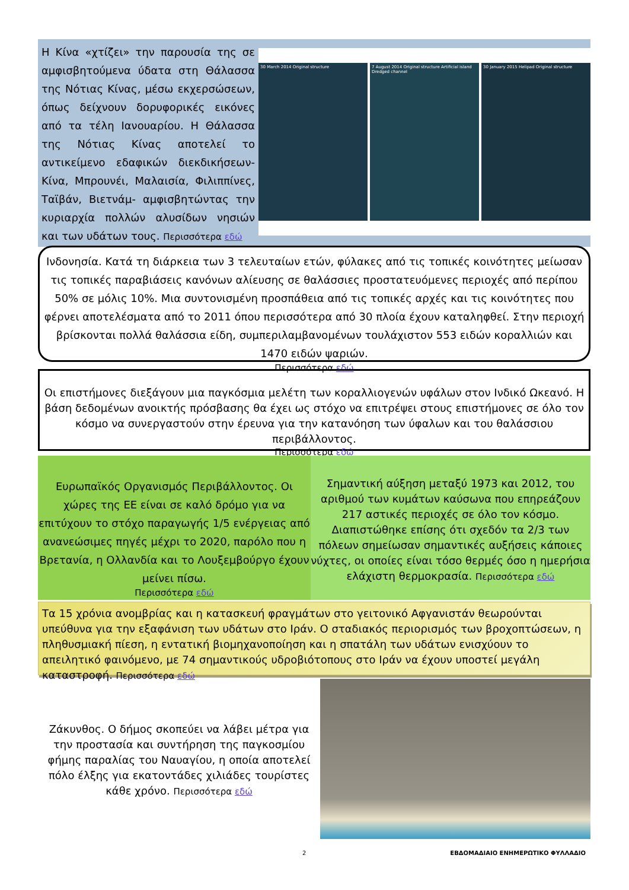Η Κίνα «χτίζει» την παρουσία της σε αμφισβητούμενα ύδατα στη Θάλασσα της Νότιας Κίνας, μέσω εκχερσώσεων, όπως δείχνουν δορυφορικές εικόνες από τα τέλη Ιανουαρίου. Η Θάλασσα της Νότιας Κίνας αποτελεί το αντικείμενο εδαφικών διεκδικήσεων- Κίνα, Μπρουνέι, Μαλαισία, Φιλιππίνες, Ταϊβάν, Βιετνάμ- αμφισβητώντας την κυριαρχία πολλών αλυσίδων νησιών και των υδάτων τους. Περισσότερα εδώ
30 March 2014 Original structure
7 August 2014 Original structure Artificial island Dredged channel
30 January 2015 Helipad Original structure
Ινδονησία. Κατά τη διάρκεια των 3 τελευταίων ετών, φύλακες από τις τοπικές κοινότητες μείωσαν τις τοπικές παραβιάσεις κανόνων αλίευσης σε θαλάσσιες προστατευόμενες περιοχές από περίπου 50% σε μόλις 10%. Μια συντονισμένη προσπάθεια από τις τοπικές αρχές και τις κοινότητες που φέρνει αποτελέσματα από το 2011 όπου περισσότερα από 30 πλοία έχουν καταληφθεί. Στην περιοχή βρίσκονται πολλά θαλάσσια είδη, συμπεριλαμβανομένων τουλάχιστον 553 ειδών κοραλλιών και 1470 ειδών ψαριών.
Περισσότερα εδώ
Οι επιστήμονες διεξάγουν μια παγκόσμια μελέτη των κοραλλιογενών υφάλων στον Ινδικό Ωκεανό. Η βάση δεδομένων ανοικτής πρόσβασης θα έχει ως στόχο να επιτρέψει στους επιστήμονες σε όλο τον κόσμο να συνεργαστούν στην έρευνα για την κατανόηση των ύφαλων και του θαλάσσιου περιβάλλοντος.
Περισσότερα εδώ
Ευρωπαϊκός Οργανισμός Περιβάλλοντος. Οι χώρες της ΕΕ είναι σε καλό δρόμο για να επιτύχουν το στόχο παραγωγής 1/5 ενέργειας από ανανεώσιμες πηγές μέχρι το 2020, παρόλο που η Βρετανία, η Ολλανδία και το Λουξεμβούργο έχουν μείνει πίσω.
Περισσότερα εδώ
Σημαντική αύξηση μεταξύ 1973 και 2012, του αριθμού των κυμάτων καύσωνα που επηρεάζουν 217 αστικές περιοχές σε όλο τον κόσμο. Διαπιστώθηκε επίσης ότι σχεδόν τα 2/3 των πόλεων σημείωσαν σημαντικές αυξήσεις κάποιες νύχτες, οι οποίες είναι τόσο θερμές όσο η ημερήσια ελάχιστη θερμοκρασία. Περισσότερα εδώ
Τα 15 χρόνια ανομβρίας και η κατασκευή φραγμάτων στο γειτονικό Αφγανιστάν θεωρούνται υπεύθυνα για την εξαφάνιση των υδάτων στο Ιράν. Ο σταδιακός περιορισμός των βροχοπτώσεων, η πληθυσμιακή πίεση, η εντατική βιομηχανοποίηση και η σπατάλη των υδάτων ενισχύουν το απειλητικό φαινόμενο, με 74 σημαντικούς υδροβιότοπους στο Ιράν να έχουν υποστεί μεγάλη καταστροφή. Περισσότερα εδώ
Ζάκυνθος. Ο δήμος σκοπεύει να λάβει μέτρα για την προστασία και συντήρηση της παγκοσμίου φήμης παραλίας του Ναυαγίου, η οποία αποτελεί πόλο έλξης για εκατοντάδες χιλιάδες τουρίστες κάθε χρόνο. Περισσότερα εδώ
2 ΕΒΔΟΜΑΔΙΑΙΟ ΕΝΗΜΕΡΩΤΙΚΟ ΦΥΛΛΑΔΙΟ